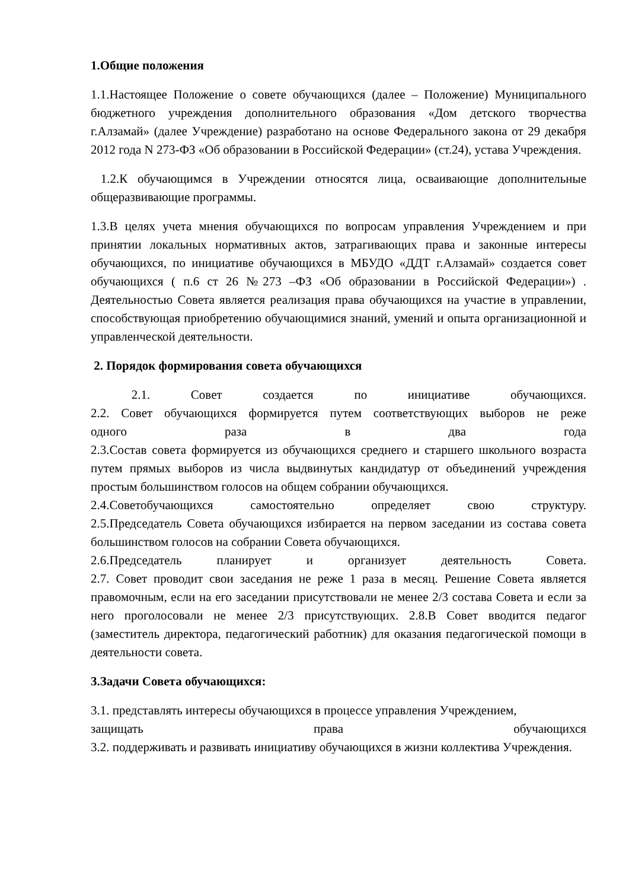1.Общие положения
1.1.Настоящее Положение о совете обучающихся (далее – Положение) Муниципального бюджетного учреждения дополнительного образования «Дом детского творчества г.Алзамай» (далее Учреждение) разработано на основе Федерального закона от 29 декабря 2012 года N 273-ФЗ «Об образовании в Российской Федерации» (ст.24), устава Учреждения.
1.2.К обучающимся в Учреждении относятся лица, осваивающие дополнительные общеразвивающие программы.
1.3.В целях учета мнения обучающихся по вопросам управления Учреждением и при принятии локальных нормативных актов, затрагивающих права и законные интересы обучающихся, по инициативе обучающихся в МБУДО «ДДТ г.Алзамай» создается совет обучающихся ( п.6 ст 26 №273 –ФЗ «Об образовании в Российской Федерации») . Деятельностью Совета является реализация права обучающихся на участие в управлении, способствующая приобретению обучающимися знаний, умений и опыта организационной и управленческой деятельности.
2. Порядок формирования совета обучающихся
2.1. Совет создается по инициативе обучающихся.
2.2. Совет обучающихся формируется путем соответствующих выборов не реже
одного раза в два года
2.3.Состав совета формируется из обучающихся среднего и старшего школьного возраста путем прямых выборов из числа выдвинутых кандидатур от объединений учреждения простым большинством голосов на общем собрании обучающихся.
2.4.Советобучающихся самостоятельно определяет свою структуру.
2.5.Председатель Совета обучающихся избирается на первом заседании из состава совета большинством голосов на собрании Совета обучающихся.
2.6.Председатель планирует и организует деятельность Совета.
2.7. Совет проводит свои заседания не реже 1 раза в месяц. Решение Совета является правомочным, если на его заседании присутствовали не менее 2/3 состава Совета и если за него проголосовали не менее 2/3 присутствующих. 2.8.В Совет вводится педагог (заместитель директора, педагогический работник) для оказания педагогической помощи в деятельности совета.
3.Задачи Совета обучающихся:
3.1. представлять интересы обучающихся в процессе управления Учреждением,
защищать права обучающихся
3.2. поддерживать и развивать инициативу обучающихся в жизни коллектива Учреждения.